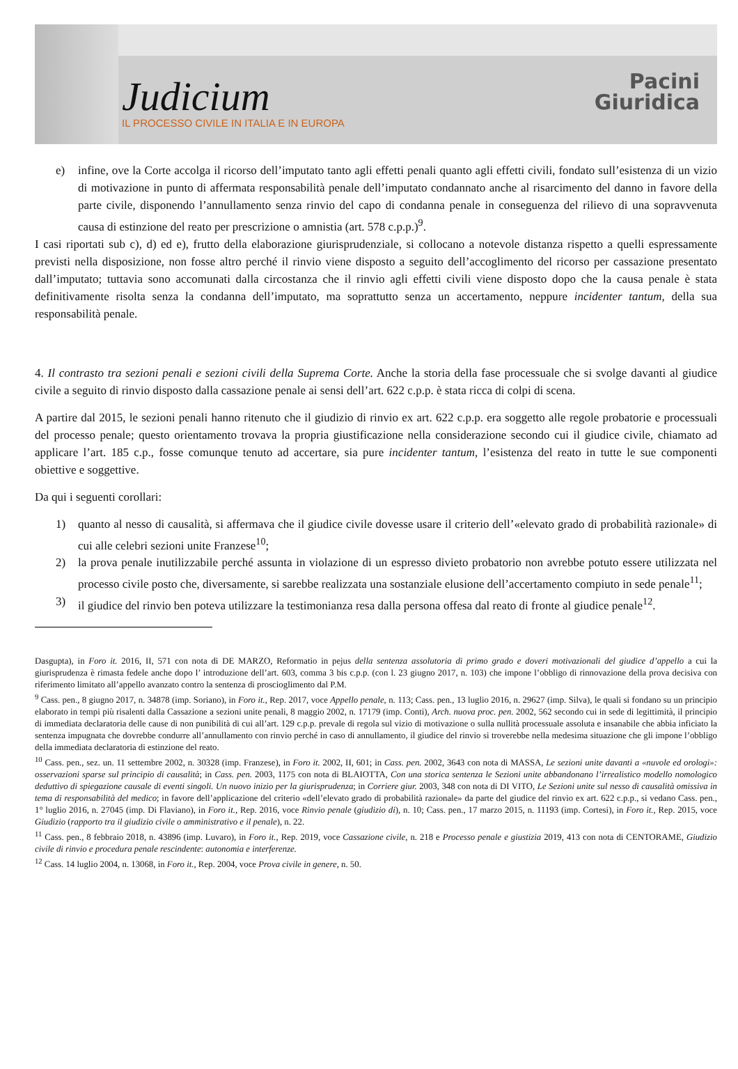Judicium
IL PROCESSO CIVILE IN ITALIA E IN EUROPA
Pacini
Giuridica
e) infine, ove la Corte accolga il ricorso dell’imputato tanto agli effetti penali quanto agli effetti civili, fondato sull’esistenza di un vizio di motivazione in punto di affermata responsabilità penale dell’imputato condannato anche al risarcimento del danno in favore della parte civile, disponendo l’annullamento senza rinvio del capo di condanna penale in conseguenza del rilievo di una sopravvenuta causa di estinzione del reato per prescrizione o amnistia (art. 578 c.p.p.)<sup>9</sup>.
I casi riportati sub c), d) ed e), frutto della elaborazione giurisprudenziale, si collocano a notevole distanza rispetto a quelli espressamente previsti nella disposizione, non fosse altro perché il rinvio viene disposto a seguito dell’accoglimento del ricorso per cassazione presentato dall’imputato; tuttavia sono accomunati dalla circostanza che il rinvio agli effetti civili viene disposto dopo che la causa penale è stata definitivamente risolta senza la condanna dell’imputato, ma soprattutto senza un accertamento, neppure incidenter tantum, della sua responsabilità penale.
4. Il contrasto tra sezioni penali e sezioni civili della Suprema Corte. Anche la storia della fase processuale che si svolge davanti al giudice civile a seguito di rinvio disposto dalla cassazione penale ai sensi dell’art. 622 c.p.p. è stata ricca di colpi di scena.
A partire dal 2015, le sezioni penali hanno ritenuto che il giudizio di rinvio ex art. 622 c.p.p. era soggetto alle regole probatorie e processuali del processo penale; questo orientamento trovava la propria giustificazione nella considerazione secondo cui il giudice civile, chiamato ad applicare l’art. 185 c.p., fosse comunque tenuto ad accertare, sia pure incidenter tantum, l’esistenza del reato in tutte le sue componenti obiettive e soggettive.
Da qui i seguenti corollari:
1) quanto al nesso di causalità, si affermava che il giudice civile dovesse usare il criterio dell’«elevato grado di probabilità razionale» di cui alle celebri sezioni unite Franzese<sup>10</sup>;
2) la prova penale inutilizzabile perché assunta in violazione di un espresso divieto probatorio non avrebbe potuto essere utilizzata nel processo civile posto che, diversamente, si sarebbe realizzata una sostanziale elusione dell’accertamento compiuto in sede penale<sup>11</sup>;
3) il giudice del rinvio ben poteva utilizzare la testimonianza resa dalla persona offesa dal reato di fronte al giudice penale<sup>12</sup>.
Dasgupta), in Foro it. 2016, II, 571 con nota di DE MARZO, Reformatio in pejus della sentenza assolutoria di primo grado e doveri motivazionali del giudice d’appello a cui la giurisprudenza è rimasta fedele anche dopo l’ introduzione dell’art. 603, comma 3 bis c.p.p. (con l. 23 giugno 2017, n. 103) che impone l’obbligo di rinnovazione della prova decisiva con riferimento limitato all’appello avanzato contro la sentenza di proscioglimento dal P.M.
<sup>9</sup> Cass. pen., 8 giugno 2017, n. 34878 (imp. Soriano), in Foro it., Rep. 2017, voce Appello penale, n. 113; Cass. pen., 13 luglio 2016, n. 29627 (imp. Silva), le quali si fondano su un principio elaborato in tempi più risalenti dalla Cassazione a sezioni unite penali, 8 maggio 2002, n. 17179 (imp. Conti), Arch. nuova proc. pen. 2002, 562 secondo cui in sede di legittimità, il principio di immediata declaratoria delle cause di non punibilità di cui all’art. 129 c.p.p. prevale di regola sul vizio di motivazione o sulla nullità processuale assoluta e insanabile che abbia inficiato la sentenza impugnata che dovrebbe condurre all’annullamento con rinvio perché in caso di annullamento, il giudice del rinvio si troverebbe nella medesima situazione che gli impone l’obbligo della immediata declaratoria di estinzione del reato.
<sup>10</sup> Cass. pen., sez. un. 11 settembre 2002, n. 30328 (imp. Franzese), in Foro it. 2002, II, 601; in Cass. pen. 2002, 3643 con nota di MASSA, Le sezioni unite davanti a «nuvole ed orologi»: osservazioni sparse sul principio di causalità; in Cass. pen. 2003, 1175 con nota di BLAIOTTA, Con una storica sentenza le Sezioni unite abbandonano l’irrealistico modello nomologico deduttivo di spiegazione causale di eventi singoli. Un nuovo inizio per la giurisprudenza; in Corriere giur. 2003, 348 con nota di DI VITO, Le Sezioni unite sul nesso di causalità omissiva in tema di responsabilità del medico; in favore dell’applicazione del criterio «dell’elevato grado di probabilità razionale» da parte del giudice del rinvio ex art. 622 c.p.p., si vedano Cass. pen., 1° luglio 2016, n. 27045 (imp. Di Flaviano), in Foro it., Rep. 2016, voce Rinvio penale (giudizio di), n. 10; Cass. pen., 17 marzo 2015, n. 11193 (imp. Cortesi), in Foro it., Rep. 2015, voce Giudizio (rapporto tra il giudizio civile o amministrativo e il penale), n. 22.
<sup>11</sup> Cass. pen., 8 febbraio 2018, n. 43896 (imp. Luvaro), in Foro it., Rep. 2019, voce Cassazione civile, n. 218 e Processo penale e giustizia 2019, 413 con nota di CENTORAME, Giudizio civile di rinvio e procedura penale rescindente: autonomia e interferenze.
<sup>12</sup> Cass. 14 luglio 2004, n. 13068, in Foro it., Rep. 2004, voce Prova civile in genere, n. 50.